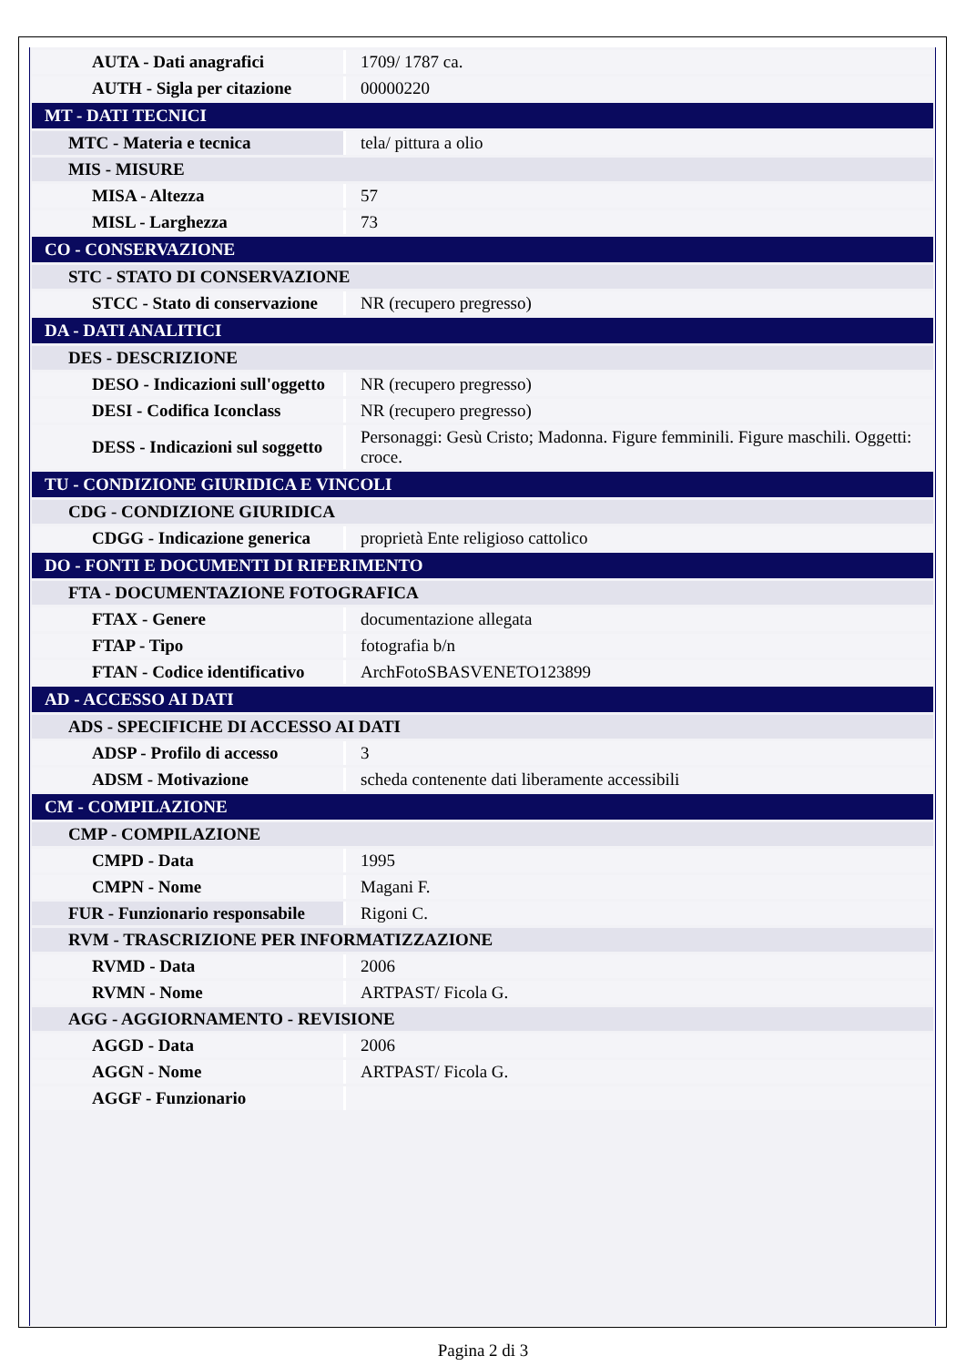| AUTA - Dati anagrafici | 1709/ 1787 ca. |
| AUTH - Sigla per citazione | 00000220 |
| MT - DATI TECNICI | |
| MTC - Materia e tecnica | tela/ pittura a olio |
| MIS - MISURE | |
| MISA - Altezza | 57 |
| MISL - Larghezza | 73 |
| CO - CONSERVAZIONE | |
| STC - STATO DI CONSERVAZIONE | |
| STCC - Stato di conservazione | NR (recupero pregresso) |
| DA - DATI ANALITICI | |
| DES - DESCRIZIONE | |
| DESO - Indicazioni sull'oggetto | NR (recupero pregresso) |
| DESI - Codifica Iconclass | NR (recupero pregresso) |
| DESS - Indicazioni sul soggetto | Personaggi: Gesù Cristo; Madonna. Figure femminili. Figure maschili. Oggetti: croce. |
| TU - CONDIZIONE GIURIDICA E VINCOLI | |
| CDG - CONDIZIONE GIURIDICA | |
| CDGG - Indicazione generica | proprietà Ente religioso cattolico |
| DO - FONTI E DOCUMENTI DI RIFERIMENTO | |
| FTA - DOCUMENTAZIONE FOTOGRAFICA | |
| FTAX - Genere | documentazione allegata |
| FTAP - Tipo | fotografia b/n |
| FTAN - Codice identificativo | ArchFotoSBASVENETO123899 |
| AD - ACCESSO AI DATI | |
| ADS - SPECIFICHE DI ACCESSO AI DATI | |
| ADSP - Profilo di accesso | 3 |
| ADSM - Motivazione | scheda contenente dati liberamente accessibili |
| CM - COMPILAZIONE | |
| CMP - COMPILAZIONE | |
| CMPD - Data | 1995 |
| CMPN - Nome | Magani F. |
| FUR - Funzionario responsabile | Rigoni C. |
| RVM - TRASCRIZIONE PER INFORMATIZZAZIONE | |
| RVMD - Data | 2006 |
| RVMN - Nome | ARTPAST/ Ficola G. |
| AGG - AGGIORNAMENTO - REVISIONE | |
| AGGD - Data | 2006 |
| AGGN - Nome | ARTPAST/ Ficola G. |
| AGGF - Funzionario | |
Pagina 2 di 3